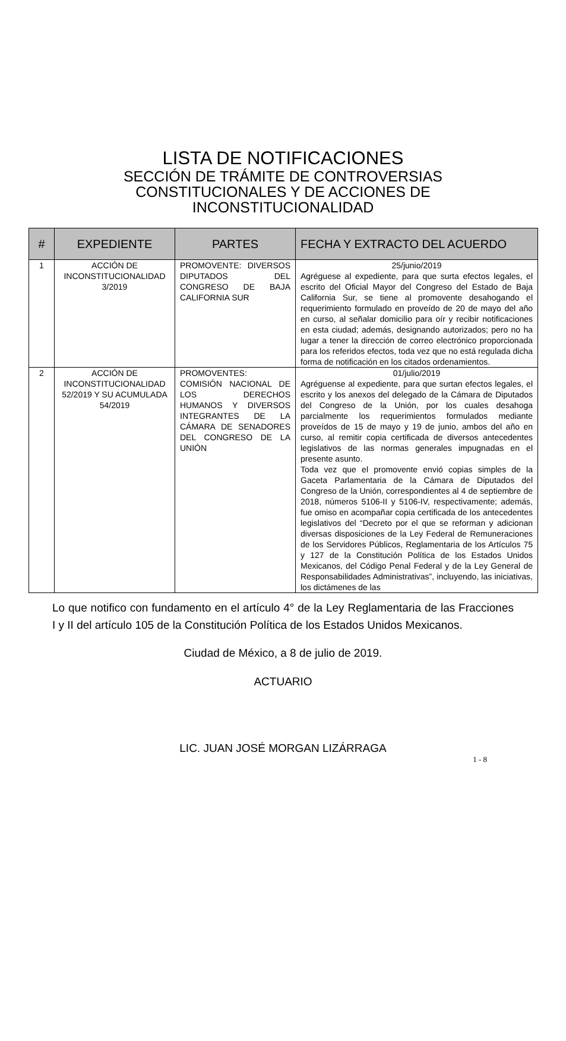LISTA DE NOTIFICACIONES
SECCIÓN DE TRÁMITE DE CONTROVERSIAS
CONSTITUCIONALES Y DE ACCIONES DE
INCONSTITUCIONALIDAD
| # | EXPEDIENTE | PARTES | FECHA Y EXTRACTO DEL ACUERDO |
| --- | --- | --- | --- |
| 1 | ACCIÓN DE INCONSTITUCIONALIDAD 3/2019 | PROMOVENTE: DIVERSOS DIPUTADOS DEL CONGRESO DE BAJA CALIFORNIA SUR | 25/junio/2019 Agréguese al expediente, para que surta efectos legales, el escrito del Oficial Mayor del Congreso del Estado de Baja California Sur, se tiene al promovente desahogando el requerimiento formulado en proveído de 20 de mayo del año en curso, al señalar domicilio para oír y recibir notificaciones en esta ciudad; además, designando autorizados; pero no ha lugar a tener la dirección de correo electrónico proporcionada para los referidos efectos, toda vez que no está regulada dicha forma de notificación en los citados ordenamientos. |
| 2 | ACCIÓN DE INCONSTITUCIONALIDAD 52/2019 Y SU ACUMULADA 54/2019 | PROMOVENTES: COMISIÓN NACIONAL DE LOS DERECHOS HUMANOS Y DIVERSOS INTEGRANTES DE LA CÁMARA DE SENADORES DEL CONGRESO DE LA UNIÓN | 01/julio/2019 Agréguense al expediente, para que surtan efectos legales, el escrito y los anexos del delegado de la Cámara de Diputados del Congreso de la Unión, por los cuales desahoga parcialmente los requerimientos formulados mediante proveídos de 15 de mayo y 19 de junio, ambos del año en curso, al remitir copia certificada de diversos antecedentes legislativos de las normas generales impugnadas en el presente asunto. Toda vez que el promovente envió copias simples de la Gaceta Parlamentaria de la Cámara de Diputados del Congreso de la Unión, correspondientes al 4 de septiembre de 2018, números 5106-II y 5106-IV, respectivamente; además, fue omiso en acompañar copia certificada de los antecedentes legislativos del “Decreto por el que se reforman y adicionan diversas disposiciones de la Ley Federal de Remuneraciones de los Servidores Públicos, Reglamentaria de los Artículos 75 y 127 de la Constitución Política de los Estados Unidos Mexicanos, del Código Penal Federal y de la Ley General de Responsabilidades Administrativas”, incluyendo, las iniciativas, los dictámenes de las |
Lo que notifico con fundamento en el artículo 4° de la Ley Reglamentaria de las Fracciones I y II del artículo 105 de la Constitución Política de los Estados Unidos Mexicanos.
Ciudad de México, a 8 de julio de 2019.
ACTUARIO
LIC. JUAN JOSÉ MORGAN LIZÁRRAGA
1 - 8